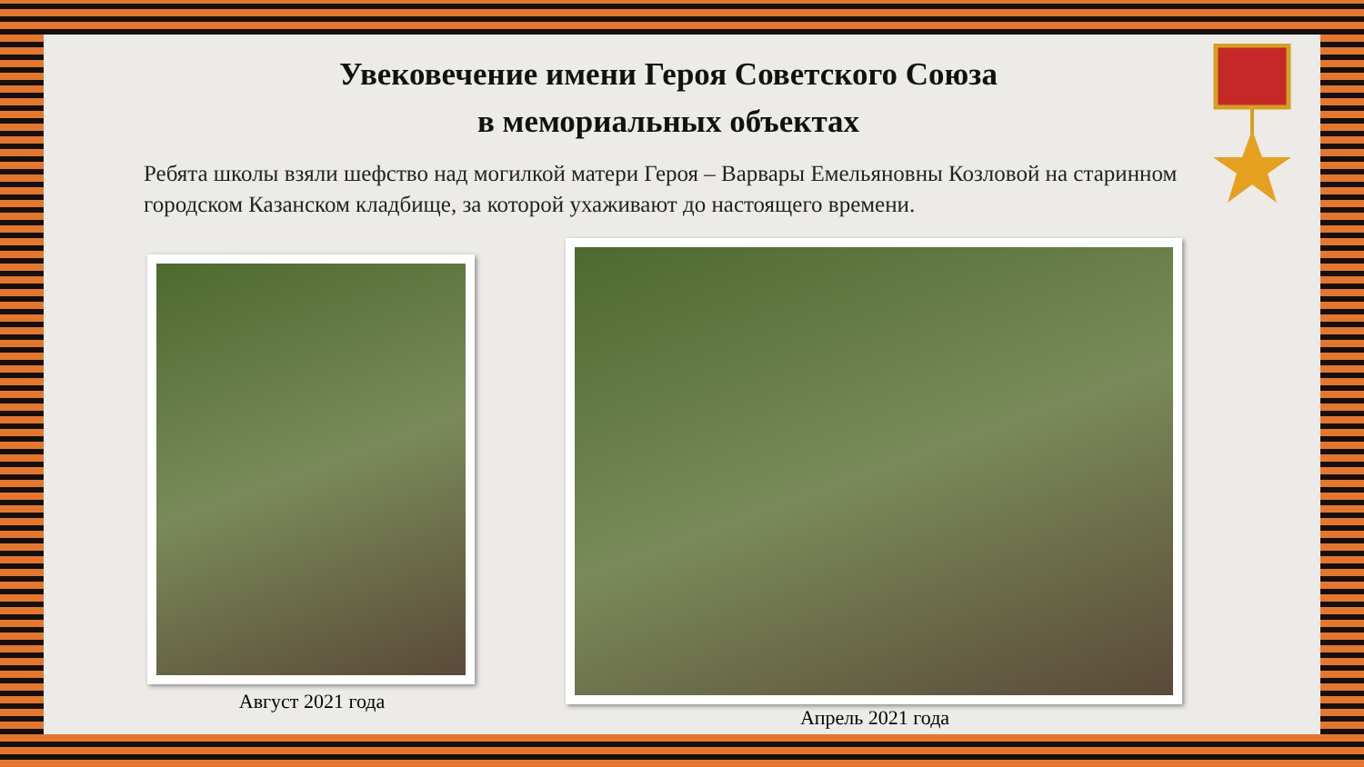Увековечение имени Героя Советского Союза
в мемориальных объектах
Ребята школы взяли шефство над могилкой матери Героя – Варвары Емельяновны Козловой на старинном городском Казанском кладбище, за которой ухаживают до настоящего времени.
Август 2021 года
Апрель 2021 года